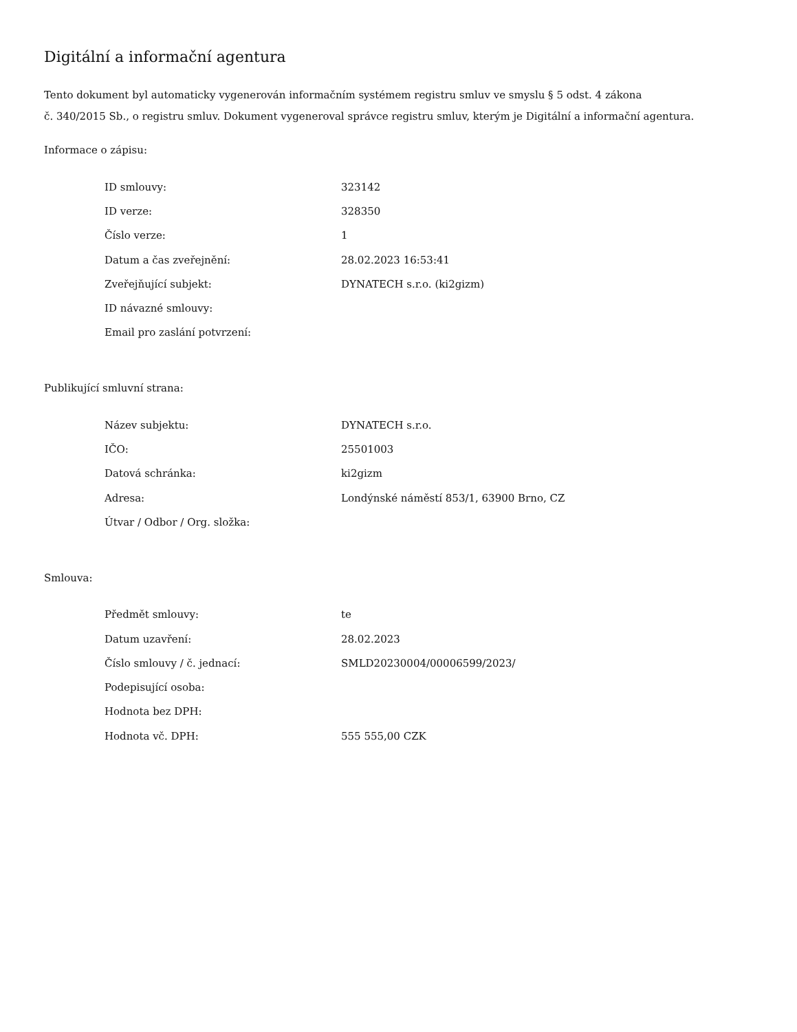Digitální a informační agentura
Tento dokument byl automaticky vygenerován informačním systémem registru smluv ve smyslu § 5 odst. 4 zákona
č. 340/2015 Sb., o registru smluv. Dokument vygeneroval správce registru smluv, kterým je Digitální a informační agentura.
Informace o zápisu:
| ID smlouvy: | 323142 |
| ID verze: | 328350 |
| Číslo verze: | 1 |
| Datum a čas zveřejnění: | 28.02.2023 16:53:41 |
| Zveřejňující subjekt: | DYNATECH s.r.o. (ki2gizm) |
| ID návazné smlouvy: | |
| Email pro zaslání potvrzení: | |
Publikující smluvní strana:
| Název subjektu: | DYNATECH s.r.o. |
| IČO: | 25501003 |
| Datová schránka: | ki2gizm |
| Adresa: | Londýnské náměstí 853/1, 63900 Brno, CZ |
| Útvar / Odbor / Org. složka: | |
Smlouva:
| Předmět smlouvy: | te |
| Datum uzavření: | 28.02.2023 |
| Číslo smlouvy / č. jednací: | SMLD20230004/00006599/2023/ |
| Podepisující osoba: | |
| Hodnota bez DPH: | |
| Hodnota vč. DPH: | 555 555,00 CZK |